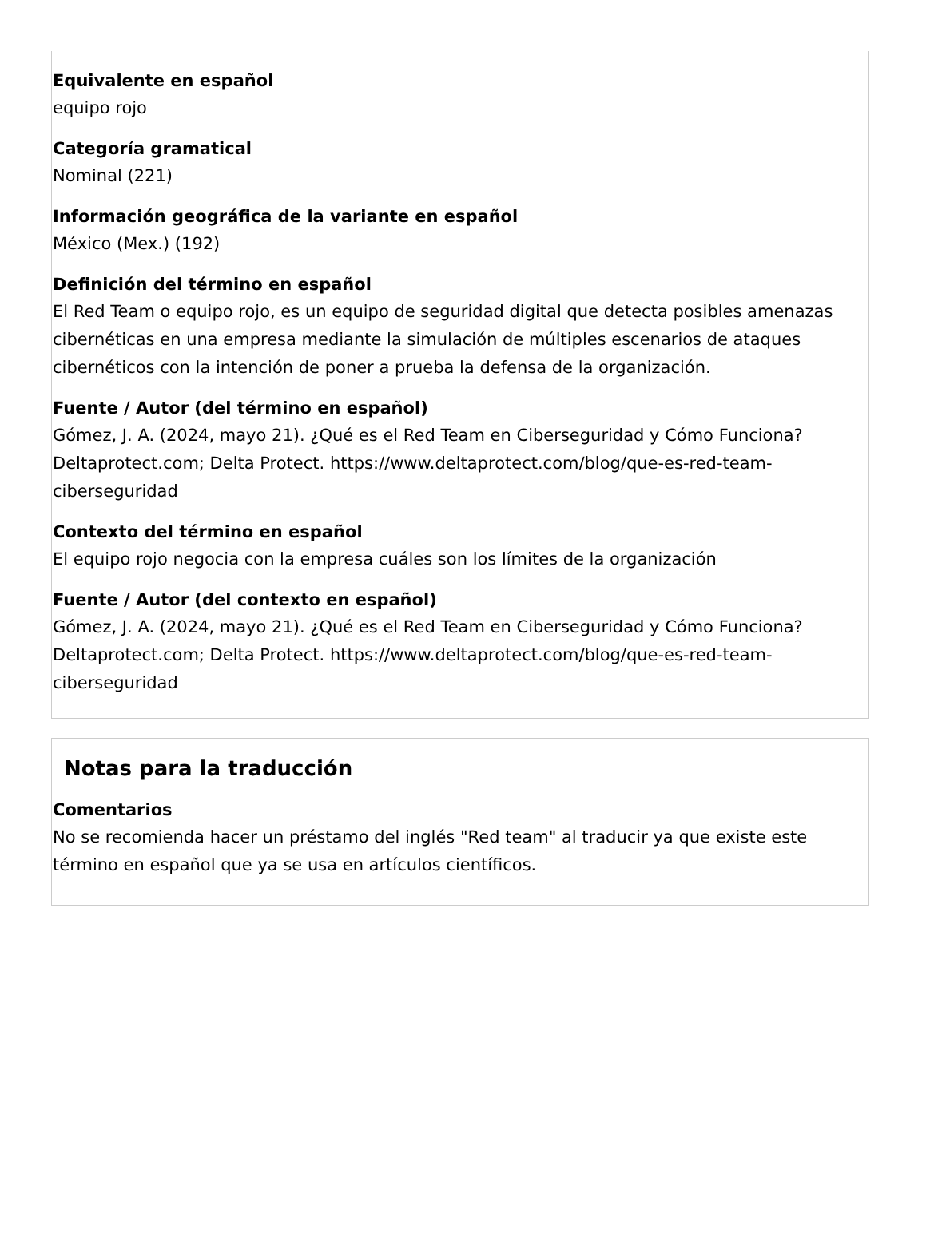Equivalente en español
equipo rojo
Categoría gramatical
Nominal (221)
Información geográfica de la variante en español
México (Mex.) (192)
Definición del término en español
El Red Team o equipo rojo, es un equipo de seguridad digital que detecta posibles amenazas cibernéticas en una empresa mediante la simulación de múltiples escenarios de ataques cibernéticos con la intención de poner a prueba la defensa de la organización.
Fuente / Autor (del término en español)
Gómez, J. A. (2024, mayo 21). ¿Qué es el Red Team en Ciberseguridad y Cómo Funciona? Deltaprotect.com; Delta Protect. https://www.deltaprotect.com/blog/que-es-red-team-ciberseguridad
Contexto del término en español
El equipo rojo negocia con la empresa cuáles son los límites de la organización
Fuente / Autor (del contexto en español)
Gómez, J. A. (2024, mayo 21). ¿Qué es el Red Team en Ciberseguridad y Cómo Funciona? Deltaprotect.com; Delta Protect. https://www.deltaprotect.com/blog/que-es-red-team-ciberseguridad
Notas para la traducción
Comentarios
No se recomienda hacer un préstamo del inglés "Red team" al traducir ya que existe este término en español que ya se usa en artículos científicos.